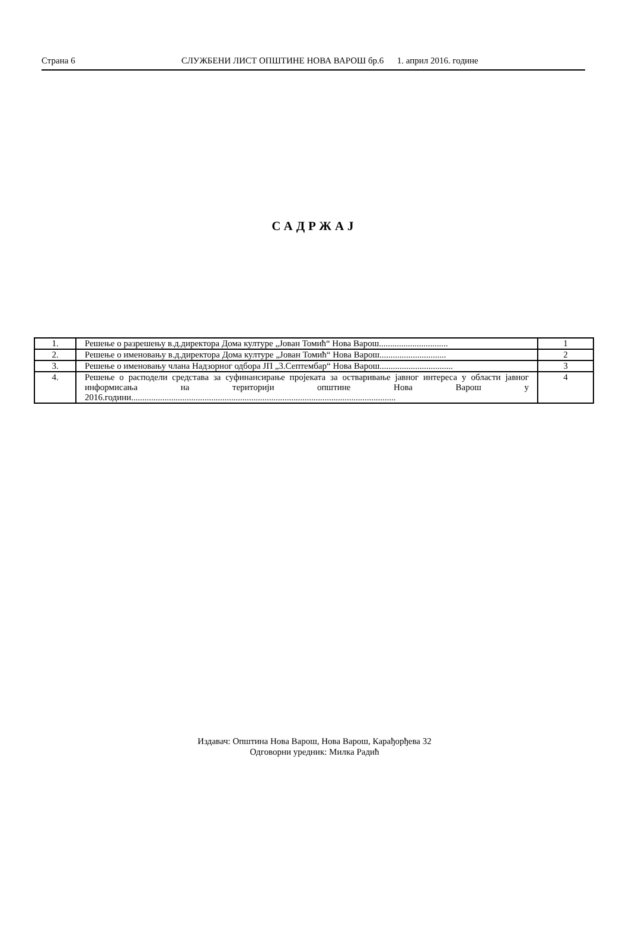Страна 6 СЛУЖБЕНИ ЛИСТ ОПШТИНЕ НОВА ВАРОШ бр.6 1. април 2016. године
САДРЖАЈ
| 1. | Решење о разрешењу в.д.директора Дома културе „Јован Томић“ Нова Варош............................... | 1 |
| 2. | Решење о именовању в.д.директора Дома културе „Јован Томић“ Нова Варош.............................. | 2 |
| 3. | Решење о именовању члана Надзорног одбора ЈП „3.Септембар“ Нова Варош................................. | 3 |
| 4. | Решење о расподели средстава за суфинансирање пројеката за остваривање јавног интереса у области јавног информисања на територији општине Нова Варош у 2016.години....................................................................................................................... | 4 |
Издавач: Општина Нова Варош, Нова Варош, Карађорђева 32
Одговорни уредник: Милка Радић